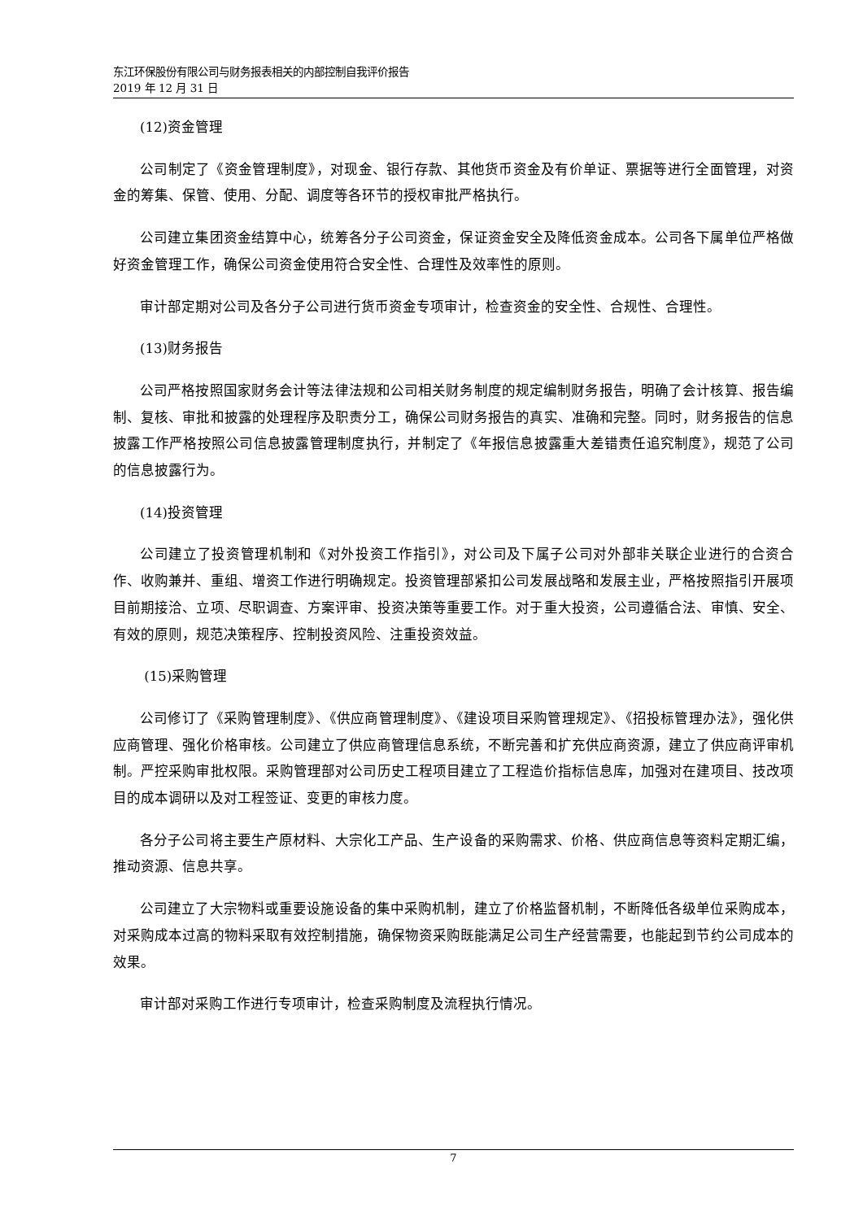东江环保股份有限公司与财务报表相关的内部控制自我评价报告
2019 年 12 月 31 日
(12)资金管理
公司制定了《资金管理制度》，对现金、银行存款、其他货币资金及有价单证、票据等进行全面管理，对资金的筹集、保管、使用、分配、调度等各环节的授权审批严格执行。
公司建立集团资金结算中心，统筹各分子公司资金，保证资金安全及降低资金成本。公司各下属单位严格做好资金管理工作，确保公司资金使用符合安全性、合理性及效率性的原则。
审计部定期对公司及各分子公司进行货币资金专项审计，检查资金的安全性、合规性、合理性。
(13)财务报告
公司严格按照国家财务会计等法律法规和公司相关财务制度的规定编制财务报告，明确了会计核算、报告编制、复核、审批和披露的处理程序及职责分工，确保公司财务报告的真实、准确和完整。同时，财务报告的信息披露工作严格按照公司信息披露管理制度执行，并制定了《年报信息披露重大差错责任追究制度》，规范了公司的信息披露行为。
(14)投资管理
公司建立了投资管理机制和《对外投资工作指引》，对公司及下属子公司对外部非关联企业进行的合资合作、收购兼并、重组、增资工作进行明确规定。投资管理部紧扣公司发展战略和发展主业，严格按照指引开展项目前期接洽、立项、尽职调查、方案评审、投资决策等重要工作。对于重大投资，公司遵循合法、审慎、安全、有效的原则，规范决策程序、控制投资风险、注重投资效益。
(15)采购管理
公司修订了《采购管理制度》、《供应商管理制度》、《建设项目采购管理规定》、《招投标管理办法》，强化供应商管理、强化价格审核。公司建立了供应商管理信息系统，不断完善和扩充供应商资源，建立了供应商评审机制。严控采购审批权限。采购管理部对公司历史工程项目建立了工程造价指标信息库，加强对在建项目、技改项目的成本调研以及对工程签证、变更的审核力度。
各分子公司将主要生产原材料、大宗化工产品、生产设备的采购需求、价格、供应商信息等资料定期汇编，推动资源、信息共享。
公司建立了大宗物料或重要设施设备的集中采购机制，建立了价格监督机制，不断降低各级单位采购成本，对采购成本过高的物料采取有效控制措施，确保物资采购既能满足公司生产经营需要，也能起到节约公司成本的效果。
审计部对采购工作进行专项审计，检查采购制度及流程执行情况。
7